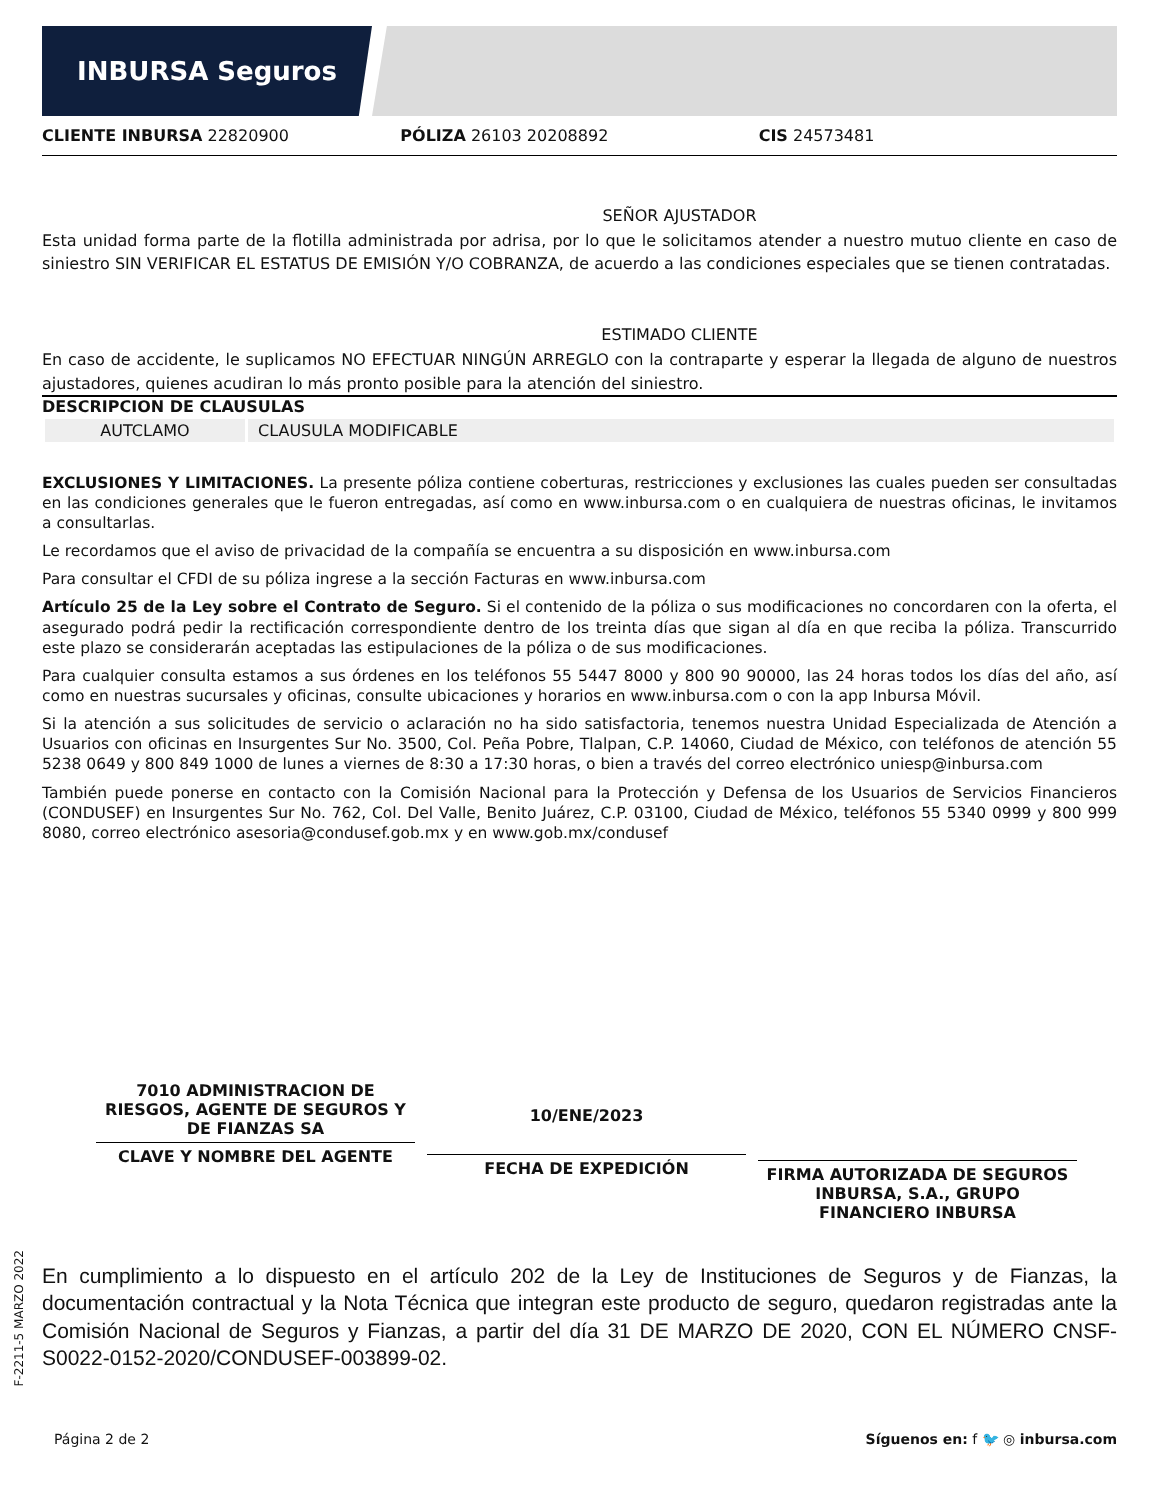INBURSA Seguros
CLIENTE INBURSA 22820900 PÓLIZA 26103 20208892 CIS 24573481
SEÑOR AJUSTADOR
Esta unidad forma parte de la flotilla administrada por adrisa, por lo que le solicitamos atender a nuestro mutuo cliente en caso de siniestro SIN VERIFICAR EL ESTATUS DE EMISIÓN Y/O COBRANZA, de acuerdo a las condiciones especiales que se tienen contratadas.
ESTIMADO CLIENTE
En caso de accidente, le suplicamos NO EFECTUAR NINGÚN ARREGLO con la contraparte y esperar la llegada de alguno de nuestros ajustadores, quienes acudiran lo más pronto posible para la atención del siniestro.
DESCRIPCION DE CLAUSULAS
| AUTCLAMO | CLAUSULA MODIFICABLE |
EXCLUSIONES Y LIMITACIONES. La presente póliza contiene coberturas, restricciones y exclusiones las cuales pueden ser consultadas en las condiciones generales que le fueron entregadas, así como en www.inbursa.com o en cualquiera de nuestras oficinas, le invitamos a consultarlas.
Le recordamos que el aviso de privacidad de la compañía se encuentra a su disposición en www.inbursa.com
Para consultar el CFDI de su póliza ingrese a la sección Facturas en www.inbursa.com
Artículo 25 de la Ley sobre el Contrato de Seguro. Si el contenido de la póliza o sus modificaciones no concordaren con la oferta, el asegurado podrá pedir la rectificación correspondiente dentro de los treinta días que sigan al día en que reciba la póliza. Transcurrido este plazo se considerarán aceptadas las estipulaciones de la póliza o de sus modificaciones.
Para cualquier consulta estamos a sus órdenes en los teléfonos 55 5447 8000 y 800 90 90000, las 24 horas todos los días del año, así como en nuestras sucursales y oficinas, consulte ubicaciones y horarios en www.inbursa.com o con la app Inbursa Móvil.
Si la atención a sus solicitudes de servicio o aclaración no ha sido satisfactoria, tenemos nuestra Unidad Especializada de Atención a Usuarios con oficinas en Insurgentes Sur No. 3500, Col. Peña Pobre, Tlalpan, C.P. 14060, Ciudad de México, con teléfonos de atención 55 5238 0649 y 800 849 1000 de lunes a viernes de 8:30 a 17:30 horas, o bien a través del correo electrónico uniesp@inbursa.com
También puede ponerse en contacto con la Comisión Nacional para la Protección y Defensa de los Usuarios de Servicios Financieros (CONDUSEF) en Insurgentes Sur No. 762, Col. Del Valle, Benito Juárez, C.P. 03100, Ciudad de México, teléfonos 55 5340 0999 y 800 999 8080, correo electrónico asesoria@condusef.gob.mx y en www.gob.mx/condusef
7010 ADMINISTRACION DE RIESGOS, AGENTE DE SEGUROS Y DE FIANZAS SA
CLAVE Y NOMBRE DEL AGENTE
10/ENE/2023
FECHA DE EXPEDICIÓN
FIRMA AUTORIZADA DE SEGUROS INBURSA, S.A., GRUPO FINANCIERO INBURSA
En cumplimiento a lo dispuesto en el artículo 202 de la Ley de Instituciones de Seguros y de Fianzas, la documentación contractual y la Nota Técnica que integran este producto de seguro, quedaron registradas ante la Comisión Nacional de Seguros y Fianzas, a partir del día 31 DE MARZO DE 2020, CON EL NÚMERO CNSF-S0022-0152-2020/CONDUSEF-003899-02.
Página 2 de 2 Síguenos en: f 🐦 ◎ inbursa.com
F-2211-5 MARZO 2022